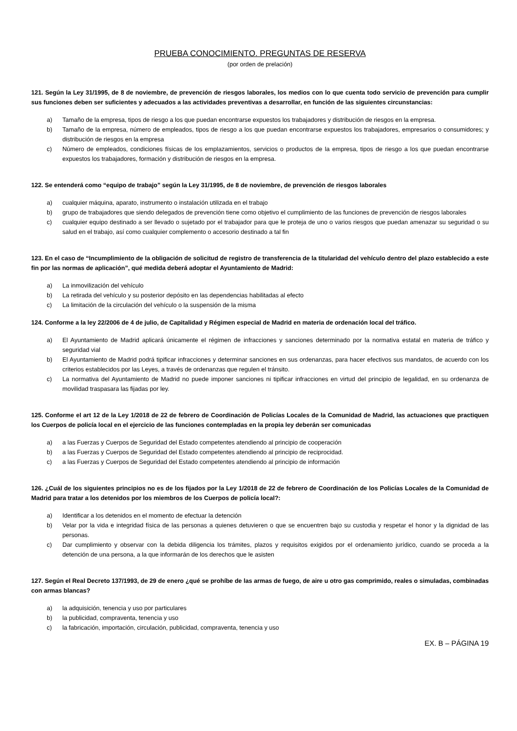PRUEBA CONOCIMIENTO. PREGUNTAS DE RESERVA
(por orden de prelación)
121. Según la Ley 31/1995, de 8 de noviembre, de prevención de riesgos laborales, los medios con lo que cuenta todo servicio de prevención para cumplir sus funciones deben ser suficientes y adecuados a las actividades preventivas a desarrollar, en función de las siguientes circunstancias:
a) Tamaño de la empresa, tipos de riesgo a los que puedan encontrarse expuestos los trabajadores y distribución de riesgos en la empresa.
b) Tamaño de la empresa, número de empleados, tipos de riesgo a los que puedan encontrarse expuestos los trabajadores, empresarios o consumidores; y distribución de riesgos en la empresa
c) Número de empleados, condiciones físicas de los emplazamientos, servicios o productos de la empresa, tipos de riesgo a los que puedan encontrarse expuestos los trabajadores, formación y distribución de riesgos en la empresa.
122. Se entenderá como “equipo de trabajo” según la Ley 31/1995, de 8 de noviembre, de prevención de riesgos laborales
a) cualquier máquina, aparato, instrumento o instalación utilizada en el trabajo
b) grupo de trabajadores que siendo delegados de prevención tiene como objetivo el cumplimiento de las funciones de prevención de riesgos laborales
c) cualquier equipo destinado a ser llevado o sujetado por el trabajador para que le proteja de uno o varios riesgos que puedan amenazar su seguridad o su salud en el trabajo, así como cualquier complemento o accesorio destinado a tal fin
123. En el caso de “Incumplimiento de la obligación de solicitud de registro de transferencia de la titularidad del vehículo dentro del plazo establecido a este fin por las normas de aplicación”, qué medida deberá adoptar el Ayuntamiento de Madrid:
a) La inmovilización del vehículo
b) La retirada del vehículo y su posterior depósito en las dependencias habilitadas al efecto
c) La limitación de la circulación del vehículo o la suspensión de la misma
124. Conforme a la ley 22/2006 de 4 de julio, de Capitalidad y Régimen especial de Madrid en materia de ordenación local del tráfico.
a) El Ayuntamiento de Madrid aplicará únicamente el régimen de infracciones y sanciones determinado por la normativa estatal en materia de tráfico y seguridad vial
b) El Ayuntamiento de Madrid podrá tipificar infracciones y determinar sanciones en sus ordenanzas, para hacer efectivos sus mandatos, de acuerdo con los criterios establecidos por las Leyes, a través de ordenanzas que regulen el tránsito.
c) La normativa del Ayuntamiento de Madrid no puede imponer sanciones ni tipificar infracciones en virtud del principio de legalidad, en su ordenanza de movilidad traspasara las fijadas por ley.
125. Conforme el art 12 de la Ley 1/2018 de 22 de febrero de Coordinación de Policías Locales de la Comunidad de Madrid, las actuaciones que practiquen los Cuerpos de policía local en el ejercicio de las funciones contempladas en la propia ley deberán ser comunicadas
a) a las Fuerzas y Cuerpos de Seguridad del Estado competentes atendiendo al principio de cooperación
b) a las Fuerzas y Cuerpos de Seguridad del Estado competentes atendiendo al principio de reciprocidad.
c) a las Fuerzas y Cuerpos de Seguridad del Estado competentes atendiendo al principio de información
126. ¿Cuál de los siguientes principios no es de los fijados por la Ley 1/2018 de 22 de febrero de Coordinación de los Policías Locales de la Comunidad de Madrid para tratar a los detenidos por los miembros de los Cuerpos de policía local?:
a) Identificar a los detenidos en el momento de efectuar la detención
b) Velar por la vida e integridad física de las personas a quienes detuvieren o que se encuentren bajo su custodia y respetar el honor y la dignidad de las personas.
c) Dar cumplimiento y observar con la debida diligencia los trámites, plazos y requisitos exigidos por el ordenamiento jurídico, cuando se proceda a la detención de una persona, a la que informarán de los derechos que le asisten
127. Según el Real Decreto 137/1993, de 29 de enero ¿qué se prohíbe de las armas de fuego, de aire u otro gas comprimido, reales o simuladas, combinadas con armas blancas?
a) la adquisición, tenencia y uso por particulares
b) la publicidad, compraventa, tenencia y uso
c) la fabricación, importación, circulación, publicidad, compraventa, tenencia y uso
EX. B – PÁGINA 19